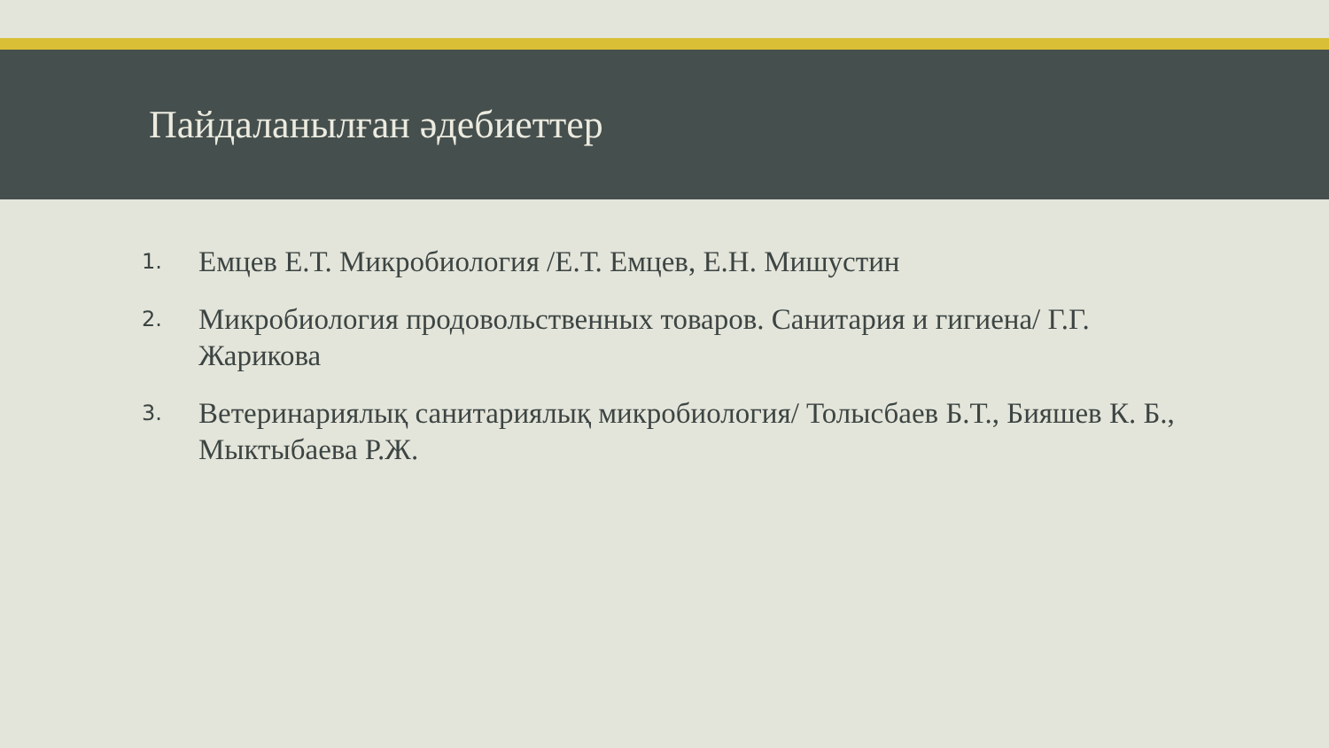Пайдаланылған әдебиеттер
1. Емцев Е.Т. Микробиология /Е.Т. Емцев, Е.Н. Мишустин
2. Микробиология продовольственных товаров. Санитария и гигиена/ Г.Г. Жарикова
3. Ветеринариялық санитариялық микробиология/ Толысбаев Б.Т., Бияшев К. Б., Мыктыбаева Р.Ж.